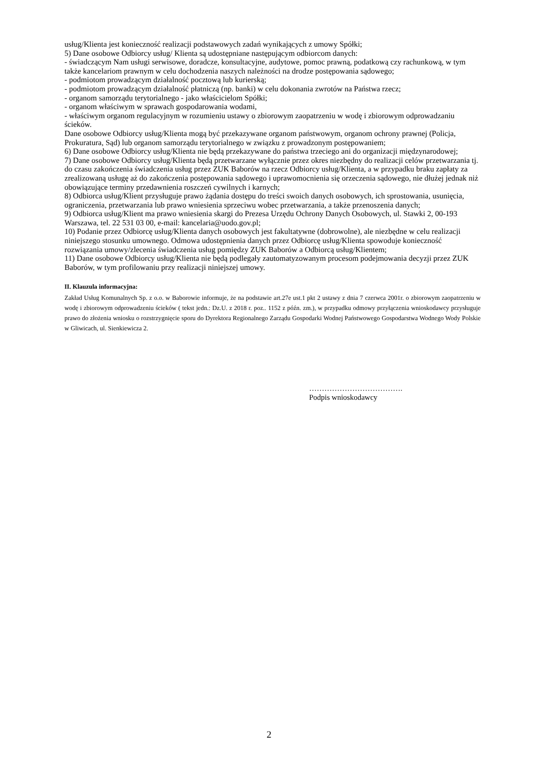usług/Klienta jest konieczność realizacji podstawowych zadań wynikających z umowy Spółki;
5) Dane osobowe Odbiorcy usług/ Klienta są udostępniane następującym odbiorcom danych:
- świadczącym Nam usługi serwisowe, doradcze, konsultacyjne, audytowe, pomoc prawną, podatkową czy rachunkową, w tym także kancelariom prawnym w celu dochodzenia naszych należności na drodze postępowania sądowego;
- podmiotom prowadzącym działalność pocztową lub kurierską;
- podmiotom prowadzącym działalność płatniczą (np. banki) w celu dokonania zwrotów na Państwa rzecz;
- organom samorządu terytorialnego - jako właścicielom Spółki;
- organom właściwym w sprawach gospodarowania wodami,
- właściwym organom regulacyjnym w rozumieniu ustawy o zbiorowym zaopatrzeniu w wodę i zbiorowym odprowadzaniu ścieków.
Dane osobowe Odbiorcy usług/Klienta mogą być przekazywane organom państwowym, organom ochrony prawnej (Policja, Prokuratura, Sąd) lub organom samorządu terytorialnego w związku z prowadzonym postępowaniem;
6) Dane osobowe Odbiorcy usług/Klienta nie będą przekazywane do państwa trzeciego ani do organizacji międzynarodowej;
7) Dane osobowe Odbiorcy usług/Klienta będą przetwarzane wyłącznie przez okres niezbędny do realizacji celów przetwarzania tj. do czasu zakończenia świadczenia usług przez ZUK Baborów na rzecz Odbiorcy usług/Klienta, a w przypadku braku zapłaty za zrealizowaną usługę aż do zakończenia postępowania sądowego i uprawomocnienia się orzeczenia sądowego, nie dłużej jednak niż obowiązujące terminy przedawnienia roszczeń cywilnych i karnych;
8) Odbiorca usług/Klient przysługuje prawo żądania dostępu do treści swoich danych osobowych, ich sprostowania, usunięcia, ograniczenia, przetwarzania lub prawo wniesienia sprzeciwu wobec przetwarzania, a także przenoszenia danych;
9) Odbiorca usług/Klient ma prawo wniesienia skargi do Prezesa Urzędu Ochrony Danych Osobowych, ul. Stawki 2, 00-193 Warszawa, tel. 22 531 03 00, e-mail: kancelaria@uodo.gov.pl;
10) Podanie przez Odbiorcę usług/Klienta danych osobowych jest fakultatywne (dobrowolne), ale niezbędne w celu realizacji niniejszego stosunku umownego. Odmowa udostępnienia danych przez Odbiorcę usług/Klienta spowoduje konieczność rozwiązania umowy/zlecenia świadczenia usług pomiędzy ZUK Baborów a Odbiorcą usług/Klientem;
11) Dane osobowe Odbiorcy usług/Klienta nie będą podlegały zautomatyzowanym procesom podejmowania decyzji przez ZUK Baborów, w tym profilowaniu przy realizacji niniejszej umowy.
II. Klauzula informacyjna:
Zakład Usług Komunalnych Sp. z o.o. w Baborowie informuje, że na podstawie art.27e ust.1 pkt 2 ustawy z dnia 7 czerwca 2001r. o zbiorowym zaopatrzeniu w wodę i zbiorowym odprowadzeniu ścieków ( tekst jedn.: Dz.U. z 2018 r. poz.. 1152 z późn. zm.), w przypadku odmowy przyłączenia wnioskodawcy przysługuje prawo do złożenia wniosku o rozstrzygnięcie sporu do Dyrektora Regionalnego Zarządu Gospodarki Wodnej Państwowego Gospodarstwa Wodnego Wody Polskie w Gliwicach, ul. Sienkiewicza 2.
……………………………….
Podpis wnioskodawcy
2